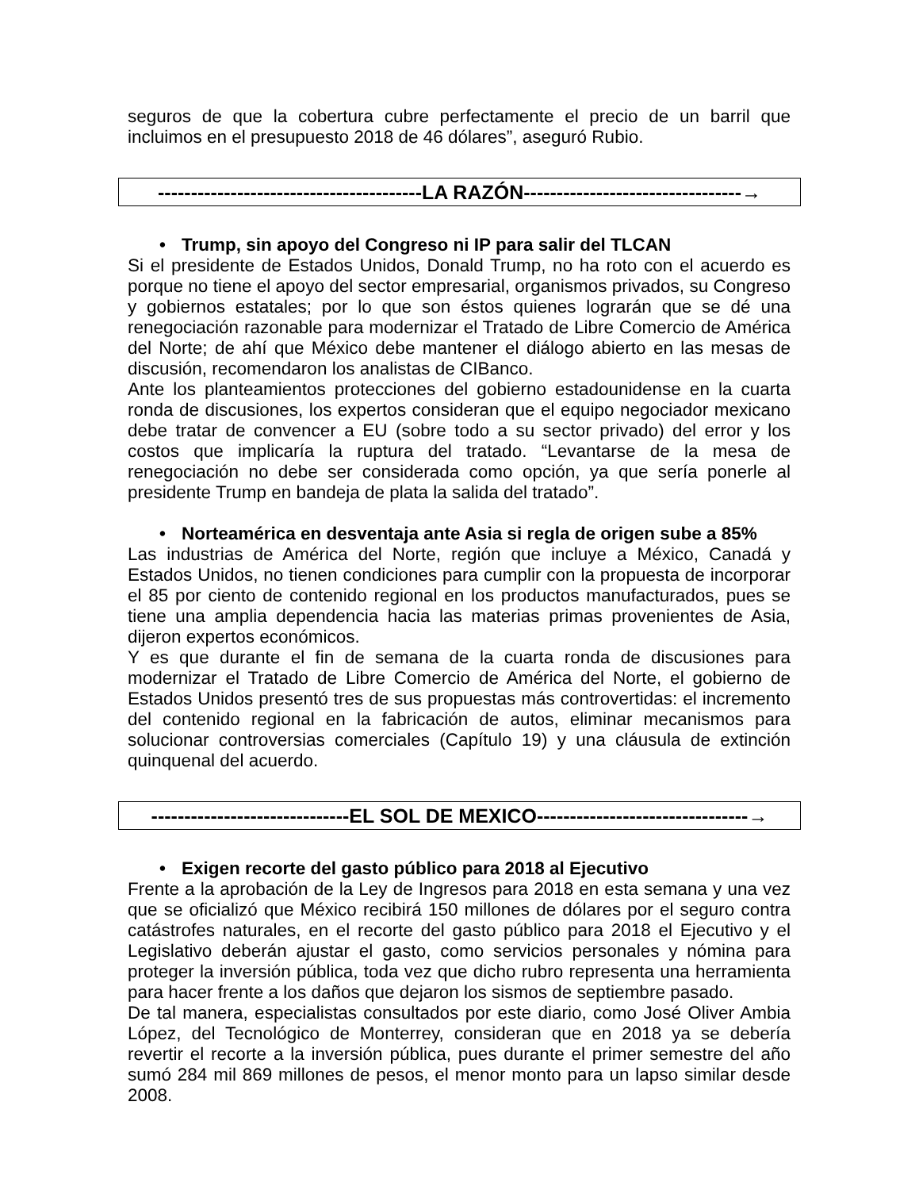seguros de que la cobertura cubre perfectamente el precio de un barril que incluimos en el presupuesto 2018 de 46 dólares”, aseguró Rubio.
----------------------------------------LA RAZÓN---------------------------------→
• Trump, sin apoyo del Congreso ni IP para salir del TLCAN
Si el presidente de Estados Unidos, Donald Trump, no ha roto con el acuerdo es porque no tiene el apoyo del sector empresarial, organismos privados, su Congreso y gobiernos estatales; por lo que son éstos quienes lograrán que se dé una renegociación razonable para modernizar el Tratado de Libre Comercio de América del Norte; de ahí que México debe mantener el diálogo abierto en las mesas de discusión, recomendaron los analistas de CIBanco.
Ante los planteamientos protecciones del gobierno estadounidense en la cuarta ronda de discusiones, los expertos consideran que el equipo negociador mexicano debe tratar de convencer a EU (sobre todo a su sector privado) del error y los costos que implicaría la ruptura del tratado. “Levantarse de la mesa de renegociación no debe ser considerada como opción, ya que sería ponerle al presidente Trump en bandeja de plata la salida del tratado”.
• Norteamérica en desventaja ante Asia si regla de origen sube a 85%
Las industrias de América del Norte, región que incluye a México, Canadá y Estados Unidos, no tienen condiciones para cumplir con la propuesta de incorporar el 85 por ciento de contenido regional en los productos manufacturados, pues se tiene una amplia dependencia hacia las materias primas provenientes de Asia, dijeron expertos económicos.
Y es que durante el fin de semana de la cuarta ronda de discusiones para modernizar el Tratado de Libre Comercio de América del Norte, el gobierno de Estados Unidos presentó tres de sus propuestas más controvertidas: el incremento del contenido regional en la fabricación de autos, eliminar mecanismos para solucionar controversias comerciales (Capítulo 19) y una cláusula de extinción quinquenal del acuerdo.
------------------------------EL SOL DE MEXICO--------------------------------→
• Exigen recorte del gasto público para 2018 al Ejecutivo
Frente a la aprobación de la Ley de Ingresos para 2018 en esta semana y una vez que se oficializó que México recibirá 150 millones de dólares por el seguro contra catástrofes naturales, en el recorte del gasto público para 2018 el Ejecutivo y el Legislativo deberán ajustar el gasto, como servicios personales y nómina para proteger la inversión pública, toda vez que dicho rubro representa una herramienta para hacer frente a los daños que dejaron los sismos de septiembre pasado.
De tal manera, especialistas consultados por este diario, como José Oliver Ambia López, del Tecnológico de Monterrey, consideran que en 2018 ya se debería revertir el recorte a la inversión pública, pues durante el primer semestre del año sumó 284 mil 869 millones de pesos, el menor monto para un lapso similar desde 2008.